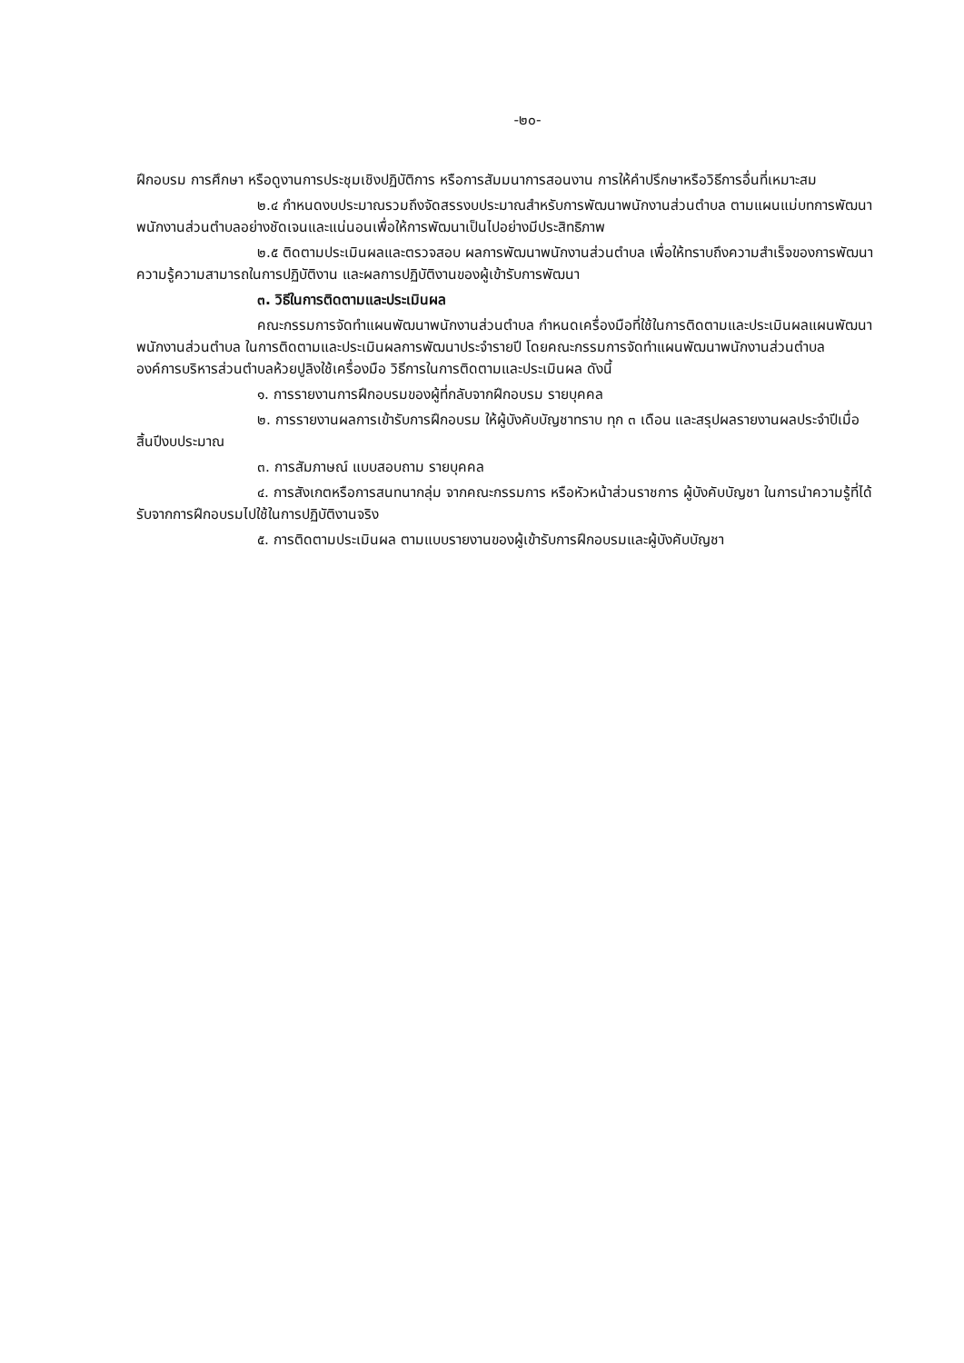-๒๐-
ฝึกอบรม การศึกษา หรือดูงานการประชุมเชิงปฏิบัติการ หรือการสัมมนาการสอนงาน การให้คำปรึกษาหรือวิธีการอื่นที่เหมาะสม
๒.๔ กำหนดงบประมาณรวมถึงจัดสรรงบประมาณสำหรับการพัฒนาพนักงานส่วนตำบล ตามแผนแม่บทการพัฒนาพนักงานส่วนตำบลอย่างชัดเจนและแน่นอนเพื่อให้การพัฒนาเป็นไปอย่างมีประสิทธิภาพ
๒.๕ ติดตามประเมินผลและตรวจสอบ ผลการพัฒนาพนักงานส่วนตำบล เพื่อให้ทราบถึงความสำเร็จของการพัฒนา ความรู้ความสามารถในการปฏิบัติงาน และผลการปฏิบัติงานของผู้เข้ารับการพัฒนา
๓. วิธีในการติดตามและประเมินผล
คณะกรรมการจัดทำแผนพัฒนาพนักงานส่วนตำบล กำหนดเครื่องมือที่ใช้ในการติดตามและประเมินผลแผนพัฒนาพนักงานส่วนตำบล ในการติดตามและประเมินผลการพัฒนาประจำรายปี โดยคณะกรรมการจัดทำแผนพัฒนาพนักงานส่วนตำบล องค์การบริหารส่วนตำบลห้วยปูลิงใช้เครื่องมือ วิธีการในการติดตามและประเมินผล ดังนี้
๑. การรายงานการฝึกอบรมของผู้ที่กลับจากฝึกอบรม รายบุคคล
๒. การรายงานผลการเข้ารับการฝึกอบรม ให้ผู้บังคับบัญชาทราบ ทุก ๓ เดือน และสรุปผลรายงานผลประจำปีเมื่อสิ้นปีงบประมาณ
๓. การสัมภาษณ์ แบบสอบถาม รายบุคคล
๔. การสังเกตหรือการสนทนากลุ่ม จากคณะกรรมการ หรือหัวหน้าส่วนราชการ ผู้บังคับบัญชา ในการนำความรู้ที่ได้รับจากการฝึกอบรมไปใช้ในการปฏิบัติงานจริง
๕. การติดตามประเมินผล ตามแบบรายงานของผู้เข้ารับการฝึกอบรมและผู้บังคับบัญชา